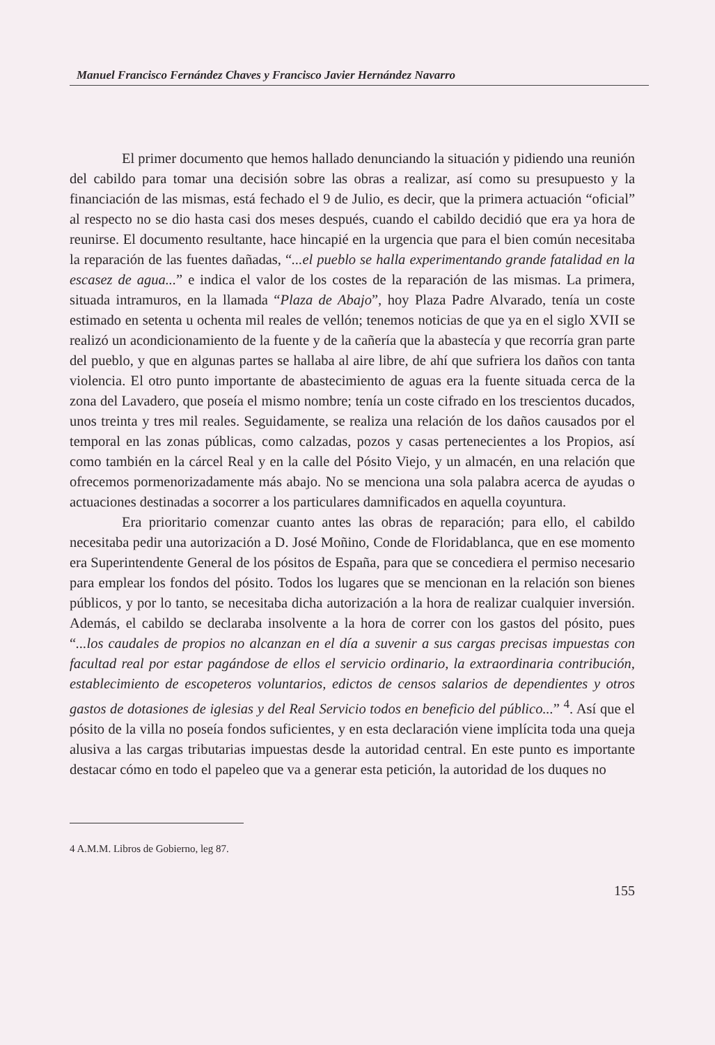Manuel Francisco Fernández Chaves y Francisco Javier Hernández Navarro
El primer documento que hemos hallado denunciando la situación y pidiendo una reunión del cabildo para tomar una decisión sobre las obras a realizar, así como su presupuesto y la financiación de las mismas, está fechado el 9 de Julio, es decir, que la primera actuación “oficial” al respecto no se dio hasta casi dos meses después, cuando el cabildo decidió que era ya hora de reunirse. El documento resultante, hace hincapié en la urgencia que para el bien común necesitaba la reparación de las fuentes dañadas, “...el pueblo se halla experimentando grande fatalidad en la escasez de agua...” e indica el valor de los costes de la reparación de las mismas. La primera, situada intramuros, en la llamada “Plaza de Abajo”, hoy Plaza Padre Alvarado, tenía un coste estimado en setenta u ochenta mil reales de vellón; tenemos noticias de que ya en el siglo XVII se realizó un acondicionamiento de la fuente y de la cañería que la abastecía y que recorría gran parte del pueblo, y que en algunas partes se hallaba al aire libre, de ahí que sufriera los daños con tanta violencia. El otro punto importante de abastecimiento de aguas era la fuente situada cerca de la zona del Lavadero, que poseía el mismo nombre; tenía un coste cifrado en los trescientos ducados, unos treinta y tres mil reales. Seguidamente, se realiza una relación de los daños causados por el temporal en las zonas públicas, como calzadas, pozos y casas pertenecientes a los Propios, así como también en la cárcel Real y en la calle del Pósito Viejo, y un almacén, en una relación que ofrecemos pormenorizadamente más abajo. No se menciona una sola palabra acerca de ayudas o actuaciones destinadas a socorrer a los particulares damnificados en aquella coyuntura.
Era prioritario comenzar cuanto antes las obras de reparación; para ello, el cabildo necesitaba pedir una autorización a D. José Moñino, Conde de Floridablanca, que en ese momento era Superintendente General de los pósitos de España, para que se concediera el permiso necesario para emplear los fondos del pósito. Todos los lugares que se mencionan en la relación son bienes públicos, y por lo tanto, se necesitaba dicha autorización a la hora de realizar cualquier inversión. Además, el cabildo se declaraba insolvente a la hora de correr con los gastos del pósito, pues “...los caudales de propios no alcanzan en el día a suvenir a sus cargas precisas impuestas con facultad real por estar pagándose de ellos el servicio ordinario, la extraordinaria contribución, establecimiento de escopeteros voluntarios, edictos de censos salarios de dependientes y otros gastos de dotasiones de iglesias y del Real Servicio todos en beneficio del público...” <sup>4</sup>. Así que el pósito de la villa no poseía fondos suficientes, y en esta declaración viene implícita toda una queja alusiva a las cargas tributarias impuestas desde la autoridad central. En este punto es importante destacar cómo en todo el papeleo que va a generar esta petición, la autoridad de los duques no
4 A.M.M. Libros de Gobierno, leg 87.
155